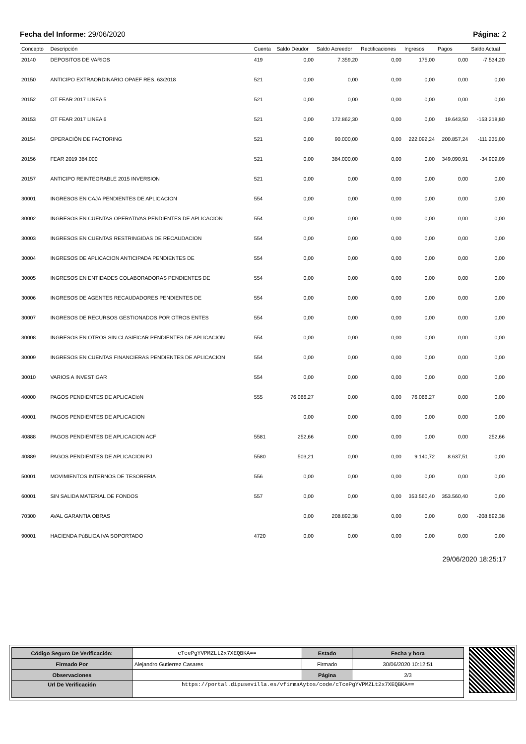Fecha del Informe: 29/06/2020 Página: 2
| Concepto | Descripción | Cuenta | Saldo Deudor | Saldo Acreedor | Rectificaciones | Ingresos | Pagos | Saldo Actual |
| --- | --- | --- | --- | --- | --- | --- | --- | --- |
| 20140 | DEPOSITOS DE VARIOS | 419 | 0,00 | 7.359,20 | 0,00 | 175,00 | 0,00 | -7.534,20 |
| 20150 | ANTICIPO EXTRAORDINARIO OPAEF RES. 63/2018 | 521 | 0,00 | 0,00 | 0,00 | 0,00 | 0,00 | 0,00 |
| 20152 | OT FEAR 2017 LINEA 5 | 521 | 0,00 | 0,00 | 0,00 | 0,00 | 0,00 | 0,00 |
| 20153 | OT FEAR 2017 LINEA 6 | 521 | 0,00 | 172.862,30 | 0,00 | 0,00 | 19.643,50 | -153.218,80 |
| 20154 | OPERACIÓN DE FACTORING | 521 | 0,00 | 90.000,00 | 0,00 | 222.092,24 | 200.857,24 | -111.235,00 |
| 20156 | FEAR 2019 384.000 | 521 | 0,00 | 384.000,00 | 0,00 | 0,00 | 349.090,91 | -34.909,09 |
| 20157 | ANTICIPO REINTEGRABLE 2015 INVERSION | 521 | 0,00 | 0,00 | 0,00 | 0,00 | 0,00 | 0,00 |
| 30001 | INGRESOS EN CAJA PENDIENTES DE APLICACION | 554 | 0,00 | 0,00 | 0,00 | 0,00 | 0,00 | 0,00 |
| 30002 | INGRESOS EN CUENTAS OPERATIVAS PENDIENTES DE APLICACION | 554 | 0,00 | 0,00 | 0,00 | 0,00 | 0,00 | 0,00 |
| 30003 | INGRESOS EN CUENTAS RESTRINGIDAS DE RECAUDACION | 554 | 0,00 | 0,00 | 0,00 | 0,00 | 0,00 | 0,00 |
| 30004 | INGRESOS DE APLICACION ANTICIPADA PENDIENTES DE | 554 | 0,00 | 0,00 | 0,00 | 0,00 | 0,00 | 0,00 |
| 30005 | INGRESOS EN ENTIDADES COLABORADORAS PENDIENTES DE | 554 | 0,00 | 0,00 | 0,00 | 0,00 | 0,00 | 0,00 |
| 30006 | INGRESOS DE AGENTES RECAUDADORES PENDIENTES DE | 554 | 0,00 | 0,00 | 0,00 | 0,00 | 0,00 | 0,00 |
| 30007 | INGRESOS DE RECURSOS GESTIONADOS POR OTROS ENTES | 554 | 0,00 | 0,00 | 0,00 | 0,00 | 0,00 | 0,00 |
| 30008 | INGRESOS EN OTROS SIN CLASIFICAR PENDIENTES DE APLICACION | 554 | 0,00 | 0,00 | 0,00 | 0,00 | 0,00 | 0,00 |
| 30009 | INGRESOS EN CUENTAS FINANCIERAS PENDIENTES DE APLICACION | 554 | 0,00 | 0,00 | 0,00 | 0,00 | 0,00 | 0,00 |
| 30010 | VARIOS A INVESTIGAR | 554 | 0,00 | 0,00 | 0,00 | 0,00 | 0,00 | 0,00 |
| 40000 | PAGOS PENDIENTES DE APLICACIóN | 555 | 76.066,27 | 0,00 | 0,00 | 76.066,27 | 0,00 | 0,00 |
| 40001 | PAGOS PENDIENTES DE APLICACION | | 0,00 | 0,00 | 0,00 | 0,00 | 0,00 | 0,00 |
| 40888 | PAGOS PENDIENTES DE APLICACION ACF | 5581 | 252,66 | 0,00 | 0,00 | 0,00 | 0,00 | 252,66 |
| 40889 | PAGOS PENDIENTES DE APLICACION PJ | 5580 | 503,21 | 0,00 | 0,00 | 9.140,72 | 8.637,51 | 0,00 |
| 50001 | MOVIMIENTOS INTERNOS DE TESORERIA | 556 | 0,00 | 0,00 | 0,00 | 0,00 | 0,00 | 0,00 |
| 60001 | SIN SALIDA MATERIAL DE FONDOS | 557 | 0,00 | 0,00 | 0,00 | 353.560,40 | 353.560,40 | 0,00 |
| 70300 | AVAL GARANTIA OBRAS | | 0,00 | 208.892,38 | 0,00 | 0,00 | 0,00 | -208.892,38 |
| 90001 | HACIENDA PúBLICA IVA SOPORTADO | 4720 | 0,00 | 0,00 | 0,00 | 0,00 | 0,00 | 0,00 |
29/06/2020 18:25:17
| Código Seguro De Verificación: | cTcePgYVPMZLt2x7XEQBKA== | Estado | Fecha y hora |
| Firmado Por | Alejandro Gutierrez Casares | Firmado | 30/06/2020 10:12:51 |
| Observaciones | | Página | 2/3 |
| Url De Verificación | https://portal.dipusevilla.es/vfirmaAytos/code/cTcePgYVPMZLt2x7XEQBKA== | | |